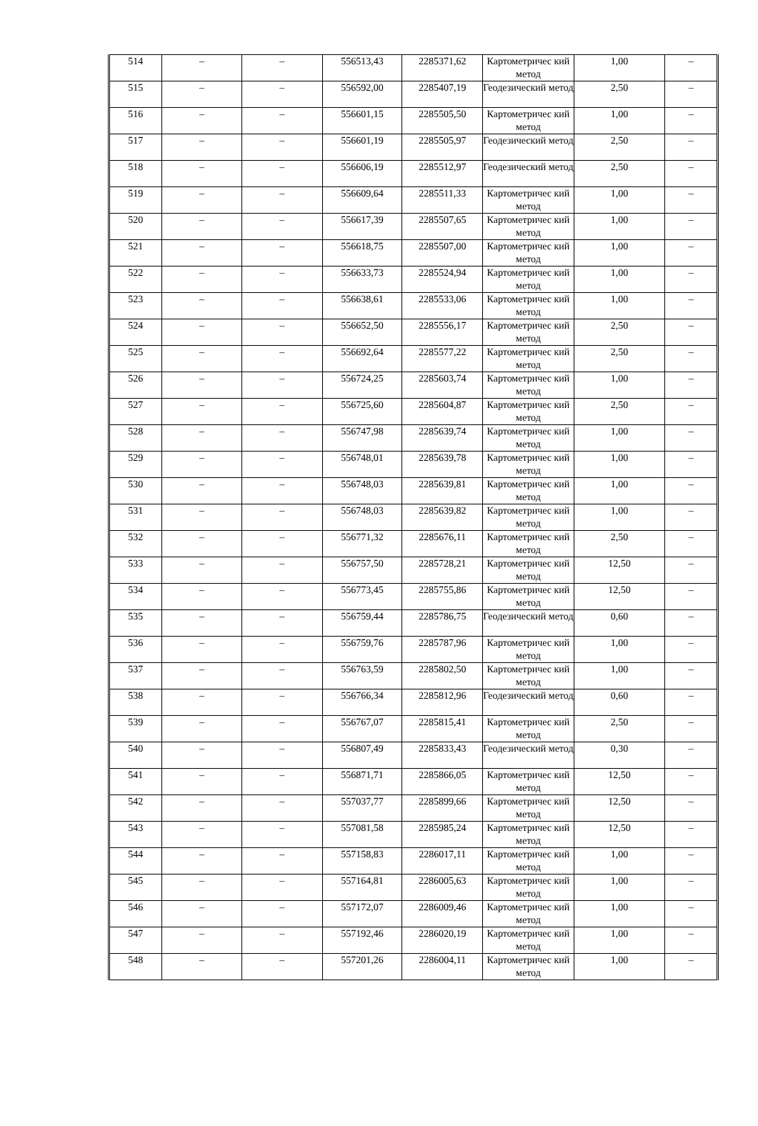| 514 | – | – | 556513,43 | 2285371,62 | Картометричес кий метод | 1,00 | – |
| 515 | – | – | 556592,00 | 2285407,19 | Геодезический метод | 2,50 | – |
| 516 | – | – | 556601,15 | 2285505,50 | Картометричес кий метод | 1,00 | – |
| 517 | – | – | 556601,19 | 2285505,97 | Геодезический метод | 2,50 | – |
| 518 | – | – | 556606,19 | 2285512,97 | Геодезический метод | 2,50 | – |
| 519 | – | – | 556609,64 | 2285511,33 | Картометричес кий метод | 1,00 | – |
| 520 | – | – | 556617,39 | 2285507,65 | Картометричес кий метод | 1,00 | – |
| 521 | – | – | 556618,75 | 2285507,00 | Картометричес кий метод | 1,00 | – |
| 522 | – | – | 556633,73 | 2285524,94 | Картометричес кий метод | 1,00 | – |
| 523 | – | – | 556638,61 | 2285533,06 | Картометричес кий метод | 1,00 | – |
| 524 | – | – | 556652,50 | 2285556,17 | Картометричес кий метод | 2,50 | – |
| 525 | – | – | 556692,64 | 2285577,22 | Картометричес кий метод | 2,50 | – |
| 526 | – | – | 556724,25 | 2285603,74 | Картометричес кий метод | 1,00 | – |
| 527 | – | – | 556725,60 | 2285604,87 | Картометричес кий метод | 2,50 | – |
| 528 | – | – | 556747,98 | 2285639,74 | Картометричес кий метод | 1,00 | – |
| 529 | – | – | 556748,01 | 2285639,78 | Картометричес кий метод | 1,00 | – |
| 530 | – | – | 556748,03 | 2285639,81 | Картометричес кий метод | 1,00 | – |
| 531 | – | – | 556748,03 | 2285639,82 | Картометричес кий метод | 1,00 | – |
| 532 | – | – | 556771,32 | 2285676,11 | Картометричес кий метод | 2,50 | – |
| 533 | – | – | 556757,50 | 2285728,21 | Картометричес кий метод | 12,50 | – |
| 534 | – | – | 556773,45 | 2285755,86 | Картометричес кий метод | 12,50 | – |
| 535 | – | – | 556759,44 | 2285786,75 | Геодезический метод | 0,60 | – |
| 536 | – | – | 556759,76 | 2285787,96 | Картометричес кий метод | 1,00 | – |
| 537 | – | – | 556763,59 | 2285802,50 | Картометричес кий метод | 1,00 | – |
| 538 | – | – | 556766,34 | 2285812,96 | Геодезический метод | 0,60 | – |
| 539 | – | – | 556767,07 | 2285815,41 | Картометричес кий метод | 2,50 | – |
| 540 | – | – | 556807,49 | 2285833,43 | Геодезический метод | 0,30 | – |
| 541 | – | – | 556871,71 | 2285866,05 | Картометричес кий метод | 12,50 | – |
| 542 | – | – | 557037,77 | 2285899,66 | Картометричес кий метод | 12,50 | – |
| 543 | – | – | 557081,58 | 2285985,24 | Картометричес кий метод | 12,50 | – |
| 544 | – | – | 557158,83 | 2286017,11 | Картометричес кий метод | 1,00 | – |
| 545 | – | – | 557164,81 | 2286005,63 | Картометричес кий метод | 1,00 | – |
| 546 | – | – | 557172,07 | 2286009,46 | Картометричес кий метод | 1,00 | – |
| 547 | – | – | 557192,46 | 2286020,19 | Картометричес кий метод | 1,00 | – |
| 548 | – | – | 557201,26 | 2286004,11 | Картометричес кий метод | 1,00 | – |